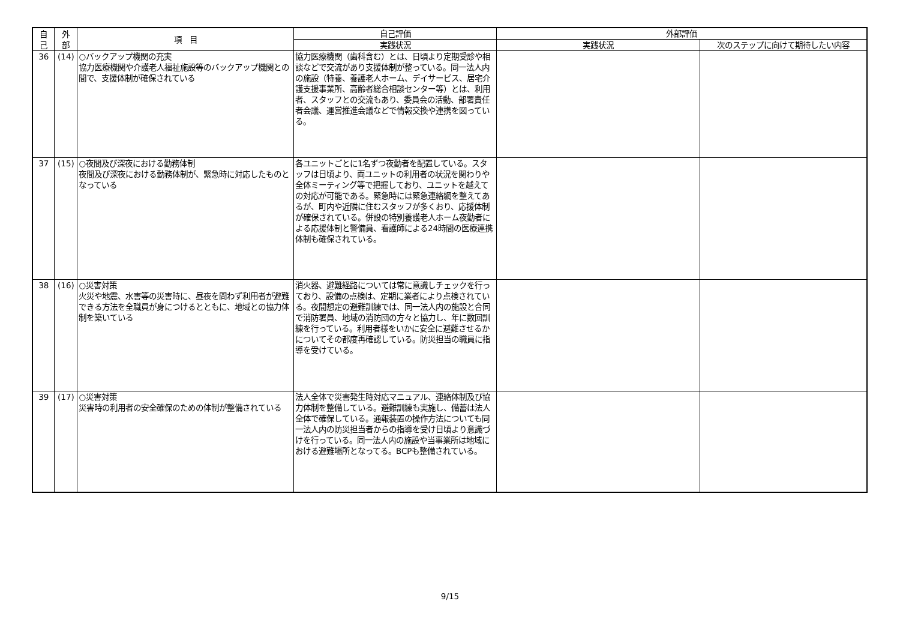| 自 己 | 外 部 | 項 目 | 自己評価 | 外部評価 | |
| --- | --- | --- | --- | --- | --- |
| | | | 実践状況 | 実践状況 | 次のステップに向けて期待したい内容 |
| 36 | (14) | ○バックアップ機関の充実 協力医療機関や介護老人福祉施設等のバックアップ機関との間で、支援体制が確保されている | 協力医療機関（歯科含む）とは、日頃より定期受診や相談などで交流があり支援体制が整っている。同一法人内の施設（特養、養護老人ホーム、デイサービス、居宅介護支援事業所、高齢者総合相談センター等）とは、利用者、スタッフとの交流もあり、委員会の活動、部署責任者会議、運営推進会議などで情報交換や連携を図っている。 | | |
| 37 | (15) | ○夜間及び深夜における勤務体制 夜間及び深夜における勤務体制が、緊急時に対応したものとなっている | 各ユニットごとに1名ずつ夜勤者を配置している。スタッフは日頃より、両ユニットの利用者の状況を関わりや全体ミーティング等で把握しており、ユニットを越えての対応が可能である。緊急時には緊急連絡網を整えてあるが、町内や近隣に住むスタッフが多くおり、応援体制が確保されている。併設の特別養護老人ホーム夜勤者による応援体制と警備員、看護師による24時間の医療連携体制も確保されている。 | | |
| 38 | (16) | ○災害対策 火災や地震、水害等の災害時に、昼夜を問わず利用者が避難できる方法を全職員が身につけるとともに、地域との協力体制を築いている | 消火器、避難経路については常に意識しチェックを行っており、設備の点検は、定期に業者により点検されている。夜間想定の避難訓練では、同一法人内の施設と合同で消防署員、地域の消防団の方々と協力し、年に数回訓練を行っている。利用者様をいかに安全に避難させるかについてその都度再確認している。防災担当の職員に指導を受けている。 | | |
| 39 | (17) | ○災害対策 災害時の利用者の安全確保のための体制が整備されている | 法人全体で災害発生時対応マニュアル、連絡体制及び協力体制を整備している。避難訓練も実施し、備蓄は法人全体で確保している。通報装置の操作方法についても同一法人内の防災担当者からの指導を受け日頃より意識づけを行っている。同一法人内の施設や当事業所は地域における避難場所となってる。BCPも整備されている。 | | |
9/15